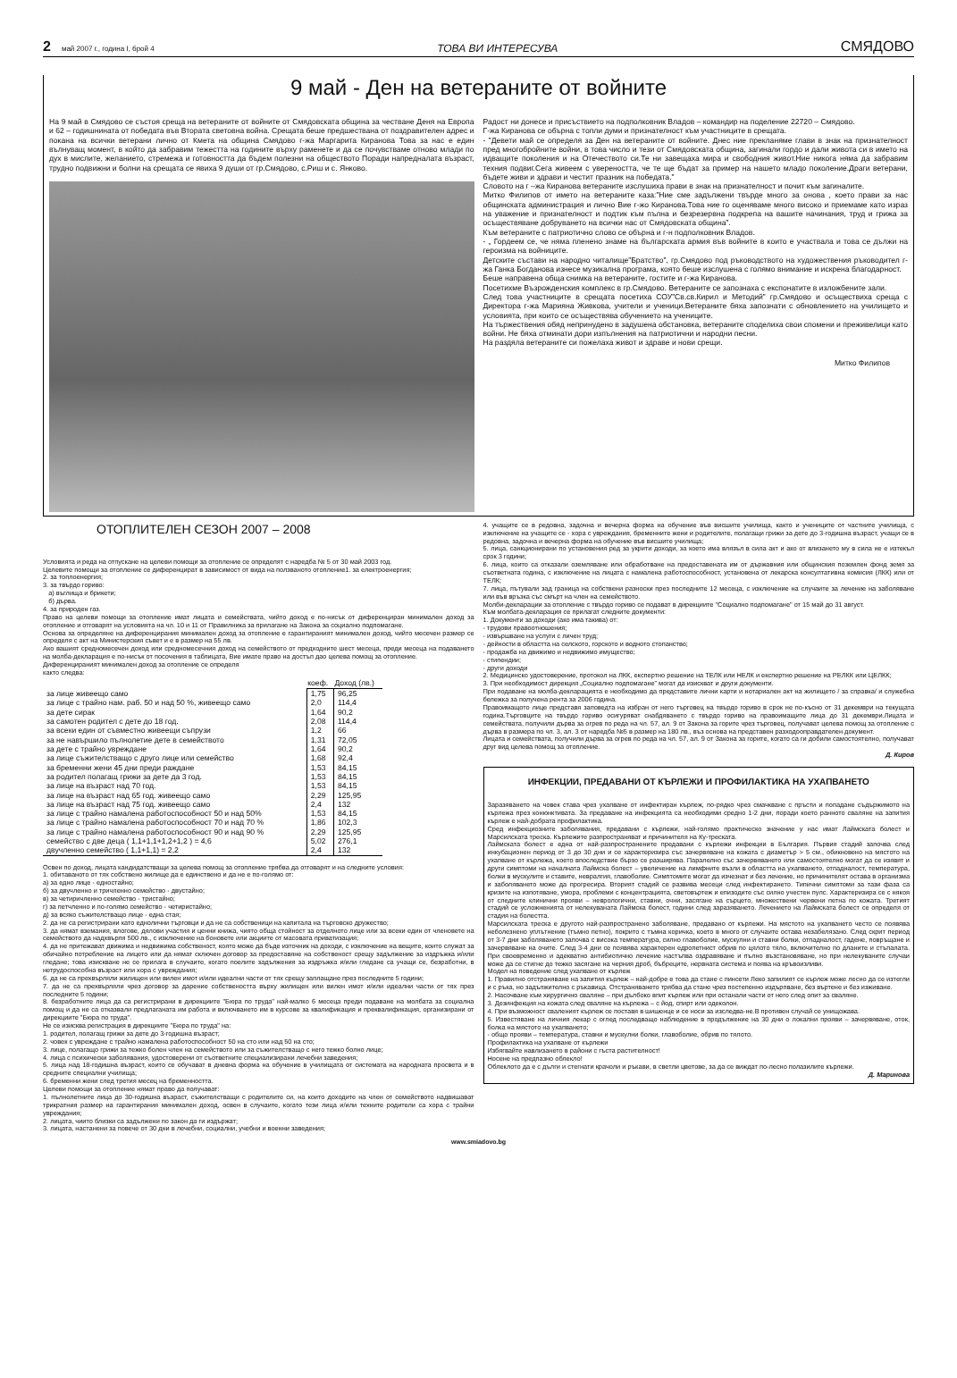2 май 2007 г., година I, брой 4
ТОВА ВИ ИНТЕРЕСУВА
СМЯДОВО
9 май - Ден на ветераните от войните
На 9 май в Смядово се състоя среща на ветераните от войните от Смядовската община за честване Деня на Европа и 62 – годишнината от победата във Втората световна война. Срещата беше предшествана от поздравителен адрес и покана на всички ветерани лично от Кмета на община Смядово г-жа Маргарита Киранова Това за нас е един вълнуващ момент, в който да забравим тежестта на годините върху раменете и да се почувстваме отново млади по дух в мислите, желанието, стремежа и готовността да бъдем полезни на обществото Поради напредналата възраст, трудно подвижни и болни на срещата се явиха 9 души от гр.Смядово, с.Риш и с. Янково.
Радост ни донесе и присъствието на подполковник Владов – командир на поделение 22720 – Смядово.
Г-жа Киранова се обърна с топли думи и признателност към участниците в срещата.
- ”Девети май се определя за Ден на ветераните от войните. Днес ние прекланяме глави в знак на признателност пред многобройните войни, в това число и тези от Смядовската община, загинали гордо и дали живота си в името на идващите поколения и на Отечеството си.Те ни завещаха мира и свободния живот.Ние никога няма да забравим техния подвиг.Сега живеем с увереността, че те ще бъдат за пример на нашето младо поколение.Драги ветерани, бъдете живи и здрави и честит празник на победата.”
Словото на г –жа Киранова ветераните изслушиха прави в знак на признателност и почит към загиналите.
Митко Филипов от името на ветераните каза:”Ние сме задължени твърде много за онова , което прави за нас общинската администрация и лично Вие г-жо Киранова.Това ние го оценяваме много високо и приемаме като израз на уважение и признателност и подтик към пълна и безрезервна подкрепа на вашите начинания, труд и грижа за осъществяване добруването на всички нас от Смядовската община”.
Към ветераните с патриотично слово се обърна и г-н подполковник Владов.
- „ Гордеем се, че няма пленено знаме на българската армия във войните в които е участвала и това се дължи на героизма на войниците.
Детските състави на народно читалище”Братство”, гр.Смядово под ръководството на художествения ръководител г-жа Ганка Богданова изнесе музикална програма, която беше изслушена с голямо внимание и искрена благодарност.
Беше направена обща снимка на ветераните, гостите и г-жа Киранова.
Посетихме Възрожденския комплекс в гр.Смядово. Ветераните се запознаха с експонатите в изложбените зали.
След това участниците в срещата посетиха СОУ”Св.св.Кирил и Методий” гр.Смядово и осъществиха среща с Директора г-жа Марияна Живкова, учители и ученици.Ветераните бяха запознати с обновлението на училището и условията, при които се осъществява обучението на учениците.
На тържествения обяд непринудено в задушена обстановка, ветераните споделиха свои спомени и преживелици като войни. Не бяха отминати дори изпълнения на патриотични и народни песни.
На раздяла ветераните си пожелаха живот и здраве и нови срещи.
Митко Филипов
ОТОПЛИТЕЛЕН СЕЗОН 2007 – 2008
Условията и реда на отпускане на целеви помощи за отопление се определят с наредба № 5 от 30 май 2003 год.
Целевите помощи за отопление се диференцират в зависимост от вида на ползваното отопление1. за електроенергия;
2. за топлоенергия;
3. за твърдо гориво:
а) въглища и брикети;
б) дърва.
4. за природен газ.
Право на целеви помощи за отопление имат лицата и семействата, чийто доход е по-нисък от диференциран минимален доход за отопление и отговарят на условията на чл. 10 и 11 от Правилника за прилагане на Закона за социално подпомагане.
Основа за определяне на диференцирания минимален доход за отопление е гарантираният минимален доход, чийто месечен размер се определя с акт на Министерския съвет и е в размер на 55 лв.
Ако вашият средномесечен доход или средномесечния доход на семейството от предходните шест месеца, преди месеца на подаването на молба-декларация е по-нисък от посочения в таблицата, Вие имате право на достъп дао целева помощ за отопление.
Диференцираният минимален доход за отопление се определя
както следва:
| | коеф. | Доход (лв.) |
| --- | --- | --- |
| за лице живеещо само | 1,75 | 96,25 |
| за лице с трайно нам. раб. 50 и над 50 %, живеещо само | 2,0 | 114,4 |
| за дете сирак | 1,64 | 90,2 |
| за самотен родител с дете до 18 год. | 2,08 | 114,4 |
| за всеки един от съвместно живеещи съпрузи | 1,2 | 66 |
| за не навършило пълнолетие дете в семейството | 1,31 | 72,05 |
| за дете с трайно увреждане | 1,64 | 90,2 |
| за лице съжителстващо с друго лице или семейство | 1,68 | 92,4 |
| за бременни жени 45 дни преди раждане | 1,53 | 84,15 |
| за родител полагащ грижи за дете да 3 год. | 1,53 | 84,15 |
| за лице на възраст над 70 год. | 1,53 | 84,15 |
| за лице на възраст над 65 год. живеещо само | 2,29 | 125,95 |
| за лице на възраст над 75 год. живеещо само | 2,4 | 132 |
| за лице с трайно намалена работоспособност 50 и над 50% | 1,53 | 84,15 |
| за лице с трайно намалена работоспособност 70 и над 70 % | 1,86 | 102,3 |
| за лице с трайно намалена работоспособност 90 и над 90 % | 2,29 | 125,95 |
| семейство с две деца ( 1,1+1,1+1,2+1,2 ) = 4,6 | 5,02 | 276,1 |
| двучленно семейство ( 1,1+1,1) = 2,2 | 2,4 | 132 |
Освен по доход, лицата кандидатстващи за целева помощ за отопление трябва да отговарят и на следните условия:
1. обитаваното от тях собствено жилище да е единствено и да не е по-голямо от:
а) за едно лице - едностайно;
б) за двучленно и тричленно семейство - двустайно;
в) за четиричленно семейство - тристайно;
г) за петчленно и по-голямо семейство - четиристайно;
д) за всяко съжителстващо лице - една стая;
2. да не са регистрирани като еднолични търговци и да не са собственици на капитала на търговско дружество;
3. да нямат вземания, влогове, дялови участия и ценни книжа, чиято обща стойност за отделното лице или за всеки един от членовете на семейството да надхвърля 500 лв., с изключение на боновете или акциите от масовата приватизация;
4. да не притежават движима и недвижима собственост, която може да бъде източник на доходи, с изключение на вещите, които служат за обичайно потребление на лицето или да нямат сключен договор за предоставяне на собственост срещу задължение за издръжка и/или гледане; това изискване не се прилага в случаите, когато поелите задължения за издръжка и/или гледане са учащи се, безработни, в нетрудоспособна възраст или хора с увреждания;
6. да не са прехвърляли жилищен или вилен имот и/или идеални части от тях срещу заплащане през последните 5 години;
7. да не са прехвърляли чрез договор за дарение собствеността върху жилищен или вилен имот и/или идеални части от тях през последните 5 години;
8. безработните лица да са регистрирани в дирекциите "Бюра по труда" най-малко 6 месеца преди подаване на молбата за социална помощ и да не са отказвали предлаганата им работа и включването им в курсове за квалификация и преквалификация, организирани от дирекциите "Бюра по труда".
Не се изисква регистрация в дирекциите "Бюра по труда" на:
1. родител, полагащ грижи за дете до 3-годишна възраст;
2. човек с увреждане с трайно намалена работоспособност 50 на сто или над 50 на сто;
3. лице, полагащо грижи за тежко болен член на семейството или за съжителстващо с него тежко болно лице;
4. лица с психически заболявания, удостоверени от съответните специализирани лечебни заведения;
5. лица над 18-годишна възраст, които се обучават в дневна форма на обучение в училищата от системата на народната просвета и в средните специални училища;
6. бременни жени след третия месец на бременността.
Целеви помощи за отопление нямат право да получават:
1. пълнолетните лица до 30-годишна възраст, съжителстващи с родителите си, на които доходите на член от семейството надвишават трикратния размер на гарантирания минимален доход, освен в случаите, когато тези лица и/или техните родители са хора с трайни увреждания;
2. лицата, чиито близки са задължени по закон да ги издържат;
3. лицата, настанени за повече от 30 дни в лечебни, социални, учебни и военни заведения;
4. учащите се в редовна, задочна и вечерна форма на обучение във висшите училища, както и учениците от частните училища, с изключение на учащите се - хора с увреждания, бременните жени и родителите, полагащи грижи за дете до 3-годишна възраст, учащи се в редовна, задочна и вечерна форма на обучение във висшите училища;
5. лица, санкционирани по установения ред за укрити доходи, за което има влязъл в сила акт и ако от влизането му в сила не е изтекъл срок 3 години;
6. лица, които са отказали оземляване или обработване на предоставената им от държавния или общинския поземлен фонд земя за съответната година, с изключение на лицата с намалена работоспособност, установена от лекарска консултативна комисия (ЛКК) или от ТЕЛК;
7. лица, пътували зад граница на собствени разноски през последните 12 месеца, с изключение на случаите за лечение на заболяване или във връзка със смърт на член на семейството.
Молби-декларации за отопление с твърдо гориво се подават в дирекциите "Социално подпомагане" от 15 май до 31 август.
Към молбата-декларация се прилагат следните документи:
1. Документи за доходи (ако има такива) от:
- трудови правоотношения;
- извършване на услуги с личен труд;
- дейности в областта на селското, горското и водното стопанство;
- продажба на движимо и недвижимо имущество;
- стипендии;
- други доходи
2. Медицинско удостоверение, протокол на ЛКК, експертно решение на ТЕЛК или НЕЛК и експертно решение на РЕЛКК или ЦЕЛКК;
3. При необходимост дирекция „Социално подпомагане” могат да изискват и други документи.
При подаване на молба-декларацията е необходимо да представите лични карти и нотариален акт на жилището / за справка/ и служебна бележка за получена рента за 2006 година.
Правоимащото лице представя заповедта на избран от него търговец на твърдо гориво в срок не по-късно от 31 декември на текущата година.Търговците на твърдо гориво осигуряват снабдяването с твърдо гориво на правоимащите лица до 31 декември.Лицата и семействата, получили дърва за огрев по реда на чл. 57, ал. 9 от Закона за горите чрез търговец, получават целева помощ за отопление с дърва в размера по чл. 3, ал. 3 от наредба №5 в размер на 180 лв., въз основа на представен разходооправдателен документ.
Лицата и семействата, получили дърва за огрев по реда на чл. 57, ал. 9 от Закона за горите, когато са ги добили самостоятелно, получават друг вид целева помощ за отопление.
Д. Киров
ИНФЕКЦИИ, ПРЕДАВАНИ ОТ КЪРЛЕЖИ И ПРОФИЛАКТИКА НА УХАПВАНЕТО
Заразяването на човек става чрез ухапване от инфектиран кърлеж, по-рядко чрез смачкване с пръсти и попадане съдържимото на кърлежа през конюнктивата. За предаване на инфекцията са необходими средно 1-2 дни, поради което ранното сваляне на запития кърлеж е най-добрата профилактика.
Сред инфекциозните заболявания, предавани с кърлежи, най-голямо практическо значение у нас имат Лаймската болест и Марсилската треска. Кърлежите разпространяват и причинителя на Ку-треската.
Лаймската болест е една от най-разпространените предавани с кърлежи инфекции в България. Първия стадий започва след инкубационен период от 3 до 30 дни и се характеризира със зачервяване на кожата с диаметър > 5 см., обикновено на мястото на ухапване от кърлежа, което впоследствие бързо се разширява. Паралелно със зачервяването или самостоятелно могат да се изявят и други симптоми на началната Лаймска болест – увеличение на лимфните възли в областта на ухапването, отпадналост, температура, болки в мускулите и ставите, невралгия, главоболие. Симптомите могат да изчезнат и без лечение, но причинителят остава в организма и заболяването може да прогресира. Вторият стадий се развива месеци след инфектирането. Типични симптоми за тази фаза са кризите на изпотяване, умора, проблеми с концентрацията, световъртеж и епизодите със силно учестен пулс. Характеризира се с някоя от следните клинични прояви – неврологични, ставни, очни, засягане на сърцето, множествени червени петна по кожата. Третият стадий се усложненията от нелекуваната Лаймска болест, години след заразяването. Лечението на Лаймската болест се определя от стадия на болестта.
Марсилската треска е другото най-разпространено заболяване, предавано от кърлежи. На мястото на ухапването често се появява неболезнено уплътнение (тъмно петно), покрито с тъмна коричка, което в много от случаите остава незабелязано. След скрит период от 3-7 дни заболяването започва с висока температура, силно главоболие, мускулни и ставни болки, отпадналост, гадене, повръщане и зачервяване на очите. След 3-4 дни се появява характерен едропетнист обрив по цялото тяло, включително по дланите и стъпалата. При своевременно и адекватно антибиотично лечение настъпва оздравяване и пълно възстановяване, но при нелекуваните случаи може да се стигне до тежко засягане на черния дроб, бъбреците, нервната система и поява на кръвоизливи.
Модел на поведение след ухапване от кърлеж
1. Правилно отстраняване на запития кърлеж – най-добре е това да стане с пинсети Леко запилият се кърлеж може лесно да се изтегли и с ръка, но задължително с ръкавица. Отстраняването трябва да стане чрез постепенно издърпване, без въртене и без изживане.
2. Насочване към хирургично сваляне – при дълбоко впит кърлеж или при останали части от него след опит за сваляне.
3. Дезинфекция на кожата след сваляне на кърлежа – с йод, спирт или одеколон.
4. При възможност сваленият кърлеж се поставя в шишенце и се носи за изследва-не.В противен случай се унищожава.
5. Известяване на личния лекар с оглед последващо наблюдение в продължение на 30 дни о локални прояви – зачервяване, оток, болка на мястото на ухапването;
- общо прояви – температура, ставни и мускулни болки, главоболие, обрив по тялото.
Профилактика на ухапване от кърлежи
Избягвайте навлизането в райони с гъста растителност!
Носене на предпазно облекло!
Облеклото да е с дълги и стегнати крачоли и ръкави, в светли цветове, за да се виждат по-лесно полазилите кърлежи.
Д. Маринова
www.smiadovo.bg